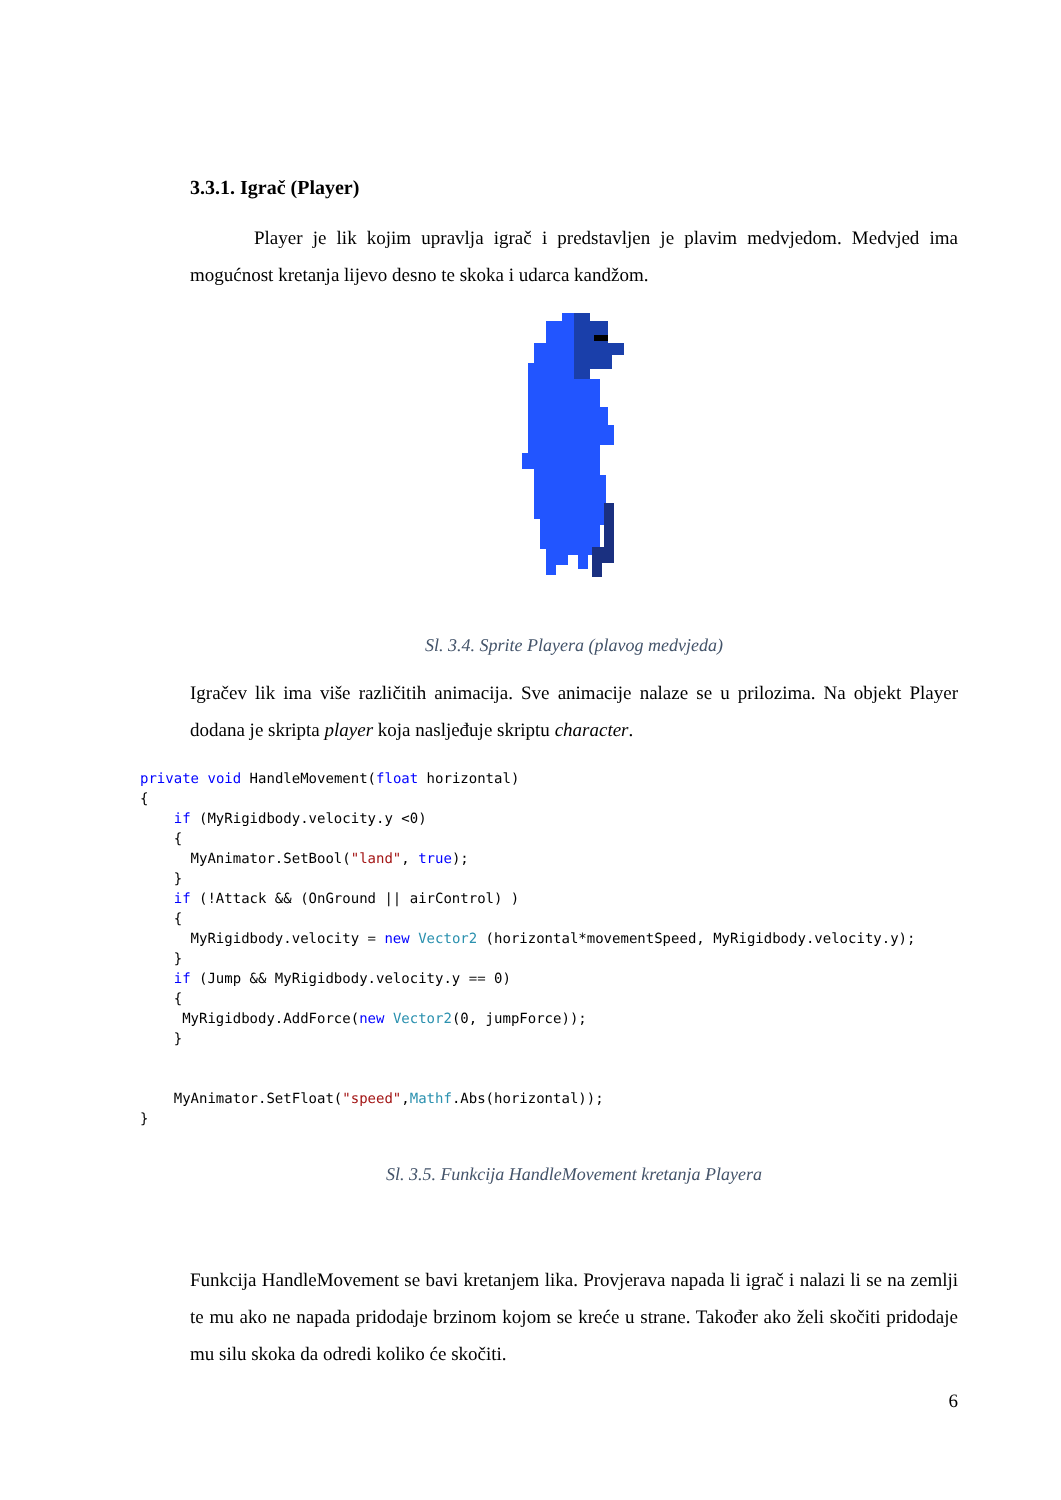3.3.1. Igrač (Player)
Player je lik kojim upravlja igrač i predstavljen je plavim medvjedom. Medvjed ima mogućnost kretanja lijevo desno te skoka i udarca kandžom.
Sl. 3.4. Sprite Playera (plavog medvjeda)
Igračev lik ima više različitih animacija. Sve animacije nalaze se u prilozima. Na objekt Player dodana je skripta player koja nasljeđuje skriptu character.
private void HandleMovement(float horizontal)
{
    if (MyRigidbody.velocity.y <0)
    {
      MyAnimator.SetBool("land", true);
    }
    if (!Attack && (OnGround || airControl) )
    {
      MyRigidbody.velocity = new Vector2 (horizontal*movementSpeed, MyRigidbody.velocity.y);
    }
    if (Jump && MyRigidbody.velocity.y == 0)
    {
     MyRigidbody.AddForce(new Vector2(0, jumpForce));
    }


    MyAnimator.SetFloat("speed",Mathf.Abs(horizontal));
}
Sl. 3.5. Funkcija HandleMovement kretanja Playera
Funkcija HandleMovement se bavi kretanjem lika. Provjerava napada li igrač i nalazi li se na zemlji te mu ako ne napada pridodaje brzinom kojom se kreće u strane. Također ako želi skočiti pridodaje mu silu skoka da odredi koliko će skočiti.
6